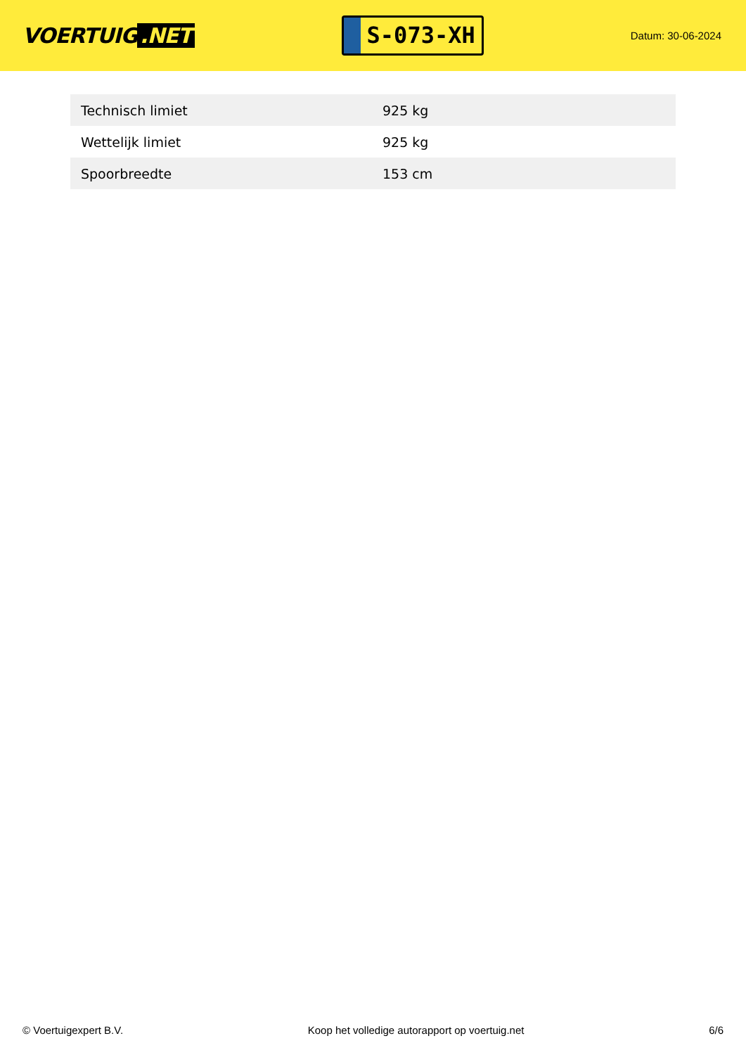VOERTUIG.NET
S-073-XH
Datum: 30-06-2024
| Technisch limiet | 925 kg |
| Wettelijk limiet | 925 kg |
| Spoorbreedte | 153 cm |
© Voertuigexpert B.V. Koop het volledige autorapport op voertuig.net 6/6